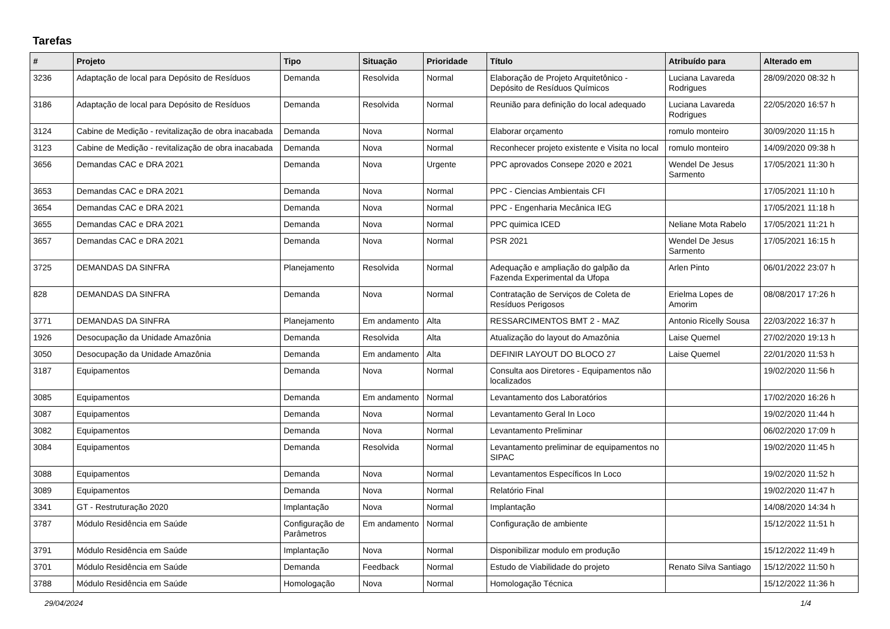Tarefas
| # | Projeto | Tipo | Situação | Prioridade | Título | Atribuído para | Alterado em |
| --- | --- | --- | --- | --- | --- | --- | --- |
| 3236 | Adaptação de local para Depósito de Resíduos | Demanda | Resolvida | Normal | Elaboração de Projeto Arquitetônico - Depósito de Resíduos Químicos | Luciana Lavareda Rodrigues | 28/09/2020 08:32 h |
| 3186 | Adaptação de local para Depósito de Resíduos | Demanda | Resolvida | Normal | Reunião para definição do local adequado | Luciana Lavareda Rodrigues | 22/05/2020 16:57 h |
| 3124 | Cabine de Medição - revitalização de obra inacabada | Demanda | Nova | Normal | Elaborar orçamento | romulo monteiro | 30/09/2020 11:15 h |
| 3123 | Cabine de Medição - revitalização de obra inacabada | Demanda | Nova | Normal | Reconhecer projeto existente e Visita no local | romulo monteiro | 14/09/2020 09:38 h |
| 3656 | Demandas CAC e DRA 2021 | Demanda | Nova | Urgente | PPC aprovados Consepe 2020 e 2021 | Wendel De Jesus Sarmento | 17/05/2021 11:30 h |
| 3653 | Demandas CAC e DRA 2021 | Demanda | Nova | Normal | PPC - Ciencias Ambientais CFI | | 17/05/2021 11:10 h |
| 3654 | Demandas CAC e DRA 2021 | Demanda | Nova | Normal | PPC - Engenharia Mecânica IEG | | 17/05/2021 11:18 h |
| 3655 | Demandas CAC e DRA 2021 | Demanda | Nova | Normal | PPC quimica ICED | Neliane Mota Rabelo | 17/05/2021 11:21 h |
| 3657 | Demandas CAC e DRA 2021 | Demanda | Nova | Normal | PSR 2021 | Wendel De Jesus Sarmento | 17/05/2021 16:15 h |
| 3725 | DEMANDAS DA SINFRA | Planejamento | Resolvida | Normal | Adequação e ampliação do galpão da Fazenda Experimental da Ufopa | Arlen Pinto | 06/01/2022 23:07 h |
| 828 | DEMANDAS DA SINFRA | Demanda | Nova | Normal | Contratação de Serviços de Coleta de Resíduos Perigosos | Erielma Lopes de Amorim | 08/08/2017 17:26 h |
| 3771 | DEMANDAS DA SINFRA | Planejamento | Em andamento | Alta | RESSARCIMENTOS BMT 2 - MAZ | Antonio Ricelly Sousa | 22/03/2022 16:37 h |
| 1926 | Desocupação da Unidade Amazônia | Demanda | Resolvida | Alta | Atualização do layout do Amazônia | Laise Quemel | 27/02/2020 19:13 h |
| 3050 | Desocupação da Unidade Amazônia | Demanda | Em andamento | Alta | DEFINIR LAYOUT DO BLOCO 27 | Laise Quemel | 22/01/2020 11:53 h |
| 3187 | Equipamentos | Demanda | Nova | Normal | Consulta aos Diretores - Equipamentos não localizados | | 19/02/2020 11:56 h |
| 3085 | Equipamentos | Demanda | Em andamento | Normal | Levantamento dos Laboratórios | | 17/02/2020 16:26 h |
| 3087 | Equipamentos | Demanda | Nova | Normal | Levantamento Geral In Loco | | 19/02/2020 11:44 h |
| 3082 | Equipamentos | Demanda | Nova | Normal | Levantamento Preliminar | | 06/02/2020 17:09 h |
| 3084 | Equipamentos | Demanda | Resolvida | Normal | Levantamento preliminar de equipamentos no SIPAC | | 19/02/2020 11:45 h |
| 3088 | Equipamentos | Demanda | Nova | Normal | Levantamentos Específicos In Loco | | 19/02/2020 11:52 h |
| 3089 | Equipamentos | Demanda | Nova | Normal | Relatório Final | | 19/02/2020 11:47 h |
| 3341 | GT - Restruturação 2020 | Implantação | Nova | Normal | Implantação | | 14/08/2020 14:34 h |
| 3787 | Módulo Residência em Saúde | Configuração de Parâmetros | Em andamento | Normal | Configuração de ambiente | | 15/12/2022 11:51 h |
| 3791 | Módulo Residência em Saúde | Implantação | Nova | Normal | Disponibilizar modulo em produção | | 15/12/2022 11:49 h |
| 3701 | Módulo Residência em Saúde | Demanda | Feedback | Normal | Estudo de Viabilidade do projeto | Renato Silva Santiago | 15/12/2022 11:50 h |
| 3788 | Módulo Residência em Saúde | Homologação | Nova | Normal | Homologação Técnica | | 15/12/2022 11:36 h |
29/04/2024 1/4